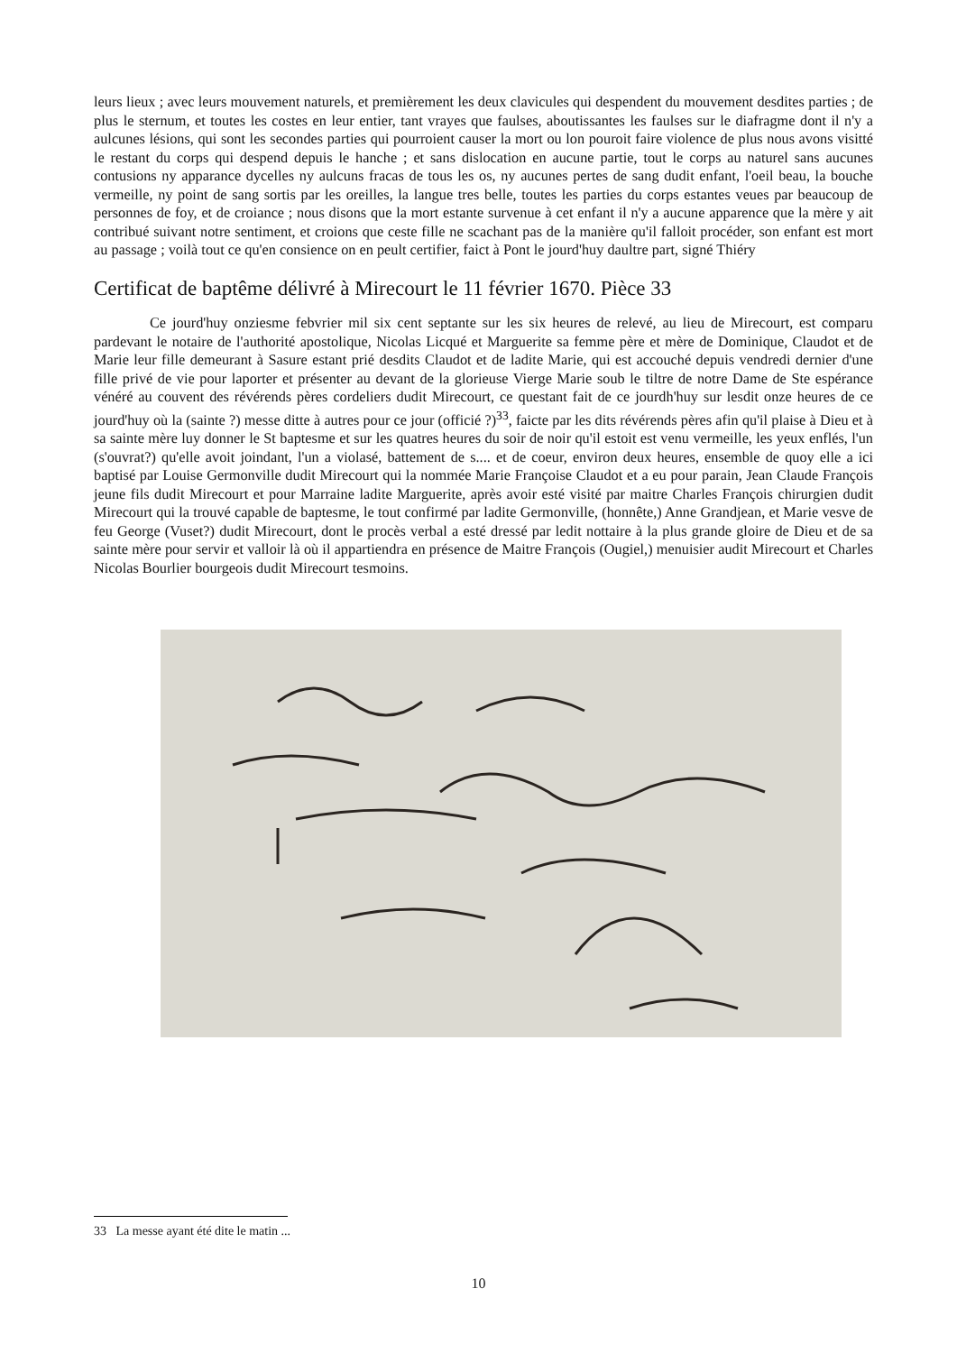leurs lieux ; avec leurs mouvement naturels, et premièrement les deux clavicules qui despendent du mouvement desdites parties ; de plus le sternum, et toutes les costes en leur entier, tant vrayes que faulses, aboutissantes les faulses sur le diafragme dont il n'y a aulcunes lésions, qui sont les secondes parties qui pourroient causer la mort ou lon pouroit faire violence de plus nous avons visitté le restant du corps qui despend depuis le hanche ; et sans dislocation en aucune partie, tout le corps au naturel sans aucunes contusions ny apparance dycelles ny aulcuns fracas de tous les os, ny aucunes pertes de sang dudit enfant, l'oeil beau, la bouche vermeille, ny point de sang sortis par les oreilles, la langue tres belle, toutes les parties du corps estantes veues par beaucoup de personnes de foy, et de croiance ; nous disons que la mort estante survenue à cet enfant il n'y a aucune apparence que la mère y ait contribué suivant notre sentiment, et croions que ceste fille ne scachant pas de la manière qu'il falloit procéder, son enfant est mort au passage ; voilà tout ce qu'en consience on en peult certifier, faict à Pont le jourd'huy daultre part, signé Thiéry
Certificat de baptême délivré à Mirecourt le 11 février 1670. Pièce 33
Ce jourd'huy onziesme febvrier mil six cent septante sur les six heures de relevé, au lieu de Mirecourt, est comparu pardevant le notaire de l'authorité apostolique, Nicolas Licqué et Marguerite sa femme père et mère de Dominique, Claudot et de Marie leur fille demeurant à Sasure estant prié desdits Claudot et de ladite Marie, qui est accouché depuis vendredi dernier d'une fille privé de vie pour laporter et présenter au devant de la glorieuse Vierge Marie soub le tiltre de notre Dame de Ste espérance vénéré au couvent des révérends pères cordeliers dudit Mirecourt, ce questant fait de ce jourdh'huy sur lesdit onze heures de ce jourd'huy où la (sainte ?) messe ditte à autres pour ce jour (officié ?)<sup>33</sup>, faicte par les dits révérends pères afin qu'il plaise à Dieu et à sa sainte mère luy donner le St baptesme et sur les quatres heures du soir de noir qu'il estoit est venu vermeille, les yeux enflés, l'un (s'ouvrat?) qu'elle avoit joindant, l'un a violasé, battement de s.... et de coeur, environ deux heures, ensemble de quoy elle a ici baptisé par Louise Germonville dudit Mirecourt qui la nommée Marie Françoise Claudot et a eu pour parain, Jean Claude François jeune fils dudit Mirecourt et pour Marraine ladite Marguerite, après avoir esté visité par maitre Charles François chirurgien dudit Mirecourt qui la trouvé capable de baptesme, le tout confirmé par ladite Germonville, (honnête,) Anne Grandjean, et Marie vesve de feu George (Vuset?) dudit Mirecourt, dont le procès verbal a esté dressé par ledit nottaire à la plus grande gloire de Dieu et de sa sainte mère pour servir et valloir là où il appartiendra en présence de Maitre François (Ougiel,) menuisier audit Mirecourt et Charles Nicolas Bourlier bourgeois dudit Mirecourt tesmoins.
33 La messe ayant été dite le matin ...
10